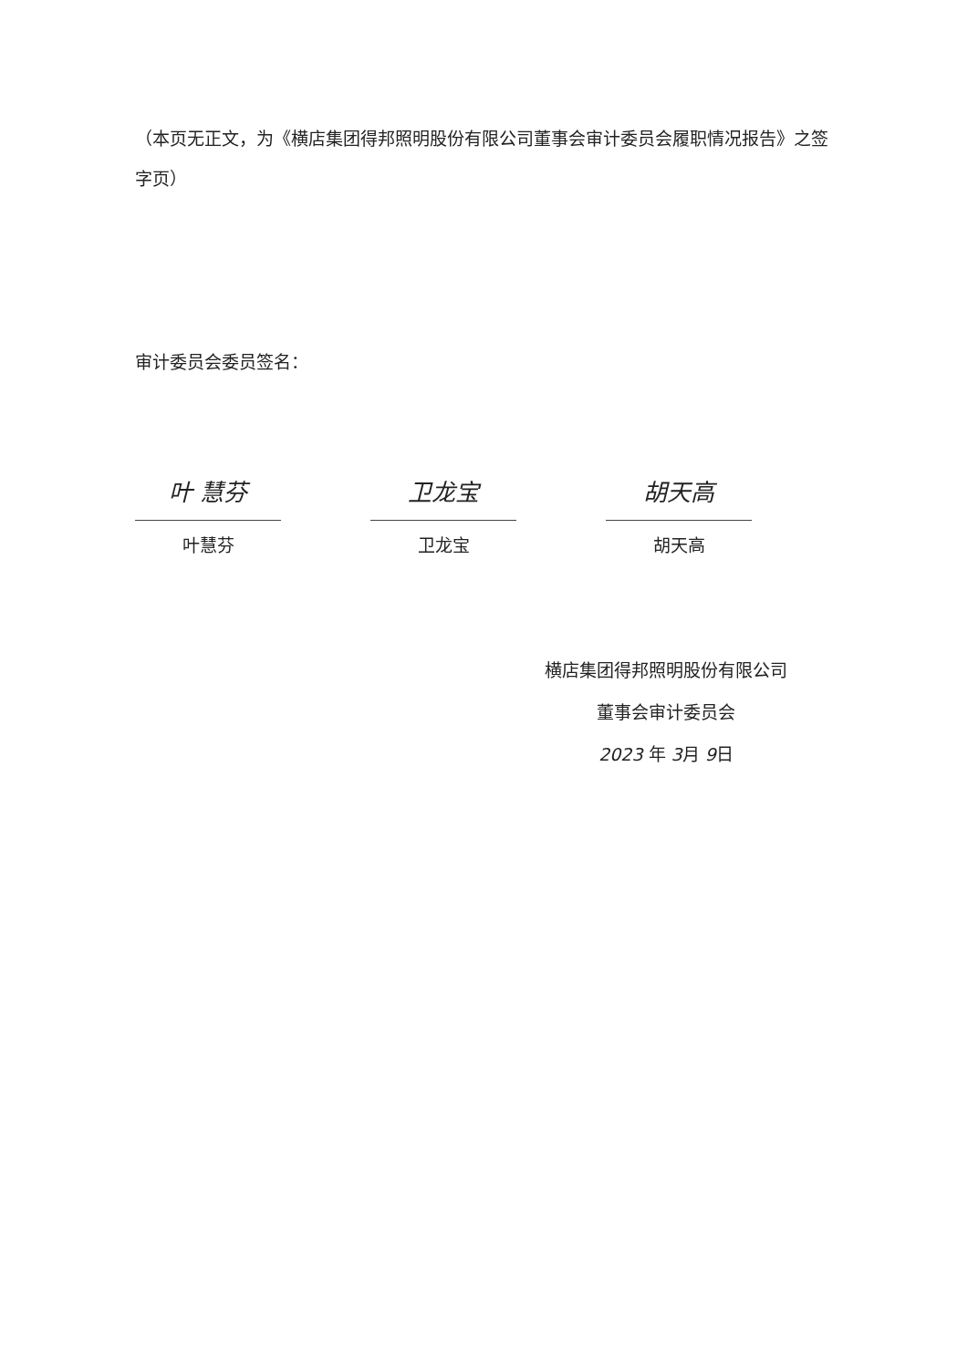（本页无正文，为《横店集团得邦照明股份有限公司董事会审计委员会履职情况报告》之签字页）
审计委员会委员签名：
叶 慧芬
叶慧芬
卫龙宝
卫龙宝
胡天高
胡天高
横店集团得邦照明股份有限公司
董事会审计委员会
2023 年 3月 9日